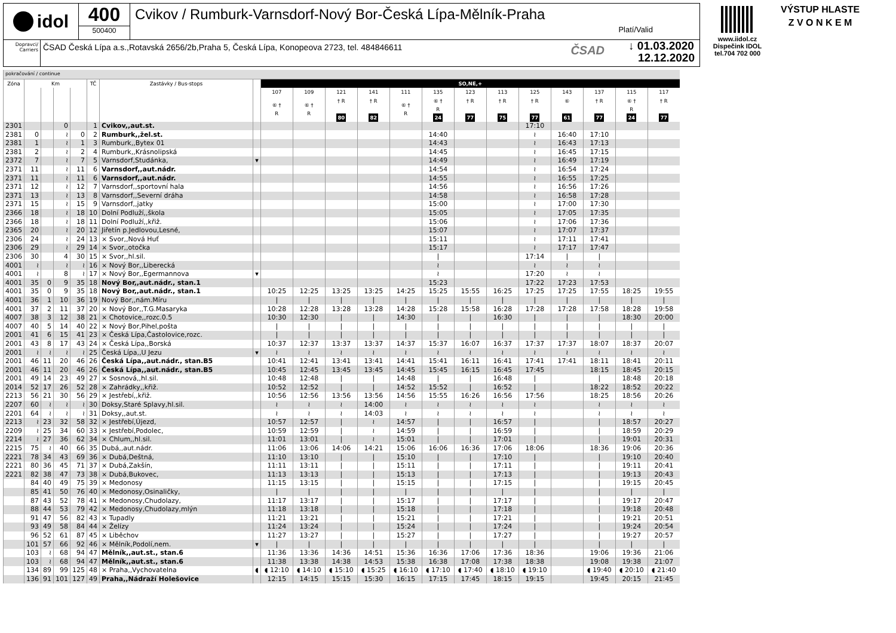idol 400
500400
Cvikov / Rumburk-Varnsdorf-Nový Bor-Česká Lípa-Mělník-Praha
Platí/Valid
Dopravci/ Carriers
ČSAD Česká Lípa a.s.,Rotavská 2656/2b,Praha 5, Česká Lípa, Konopeova 2723, tel. 484846611
ČSAD
↓ 01.03.2020
12.12.2020
www.iidol.cz
Dispečink IDOL
tel.704 702 000
VÝSTUP HLASTE
Z V O N K E M
| pokračování / continue | | | | | | | | | | | | | | | | | | | | |
| --- | --- | --- | --- | --- | --- | --- | --- | --- | --- | --- | --- | --- | --- | --- | --- | --- | --- | --- | --- | --- |
| Zóna | Km | | | | TČ | Zastávky / Bus-stops | | SO,NE,+ | | | | | | | | | | | | |
| | | | | | | | | 107 | 109 | 121 | 141 | 111 | 135 | 123 | 113 | 125 | 143 | 137 | 115 | 117 |
| | | | | | | | | ⑥ † R | ⑥ † R | † R 80 | † R 82 | ⑥ † R | ⑥ † R 24 | † R 77 | † R 75 | † R 77 | ⑥ 61 | † R 77 | ⑥ † R 24 | † R 77 |
| 2301 | | | 0 | | 1 | Cvikov,,aut.st. | | | | | | | | | | 17:10 | | | | |
| 2381 | 0 | | ≀ | 0 | 2 | Rumburk,,žel.st. | | | | | | | 14:40 | | | ≀ | 16:40 | 17:10 | | |
| 2381 | 1 | | ≀ | 1 | 3 | Rumburk,,Bytex 01 | | | | | | | 14:43 | | | ≀ | 16:43 | 17:13 | | |
| 2381 | 2 | | ≀ | 2 | 4 | Rumburk,,Krásnolipská | | | | | | | 14:45 | | | ≀ | 16:45 | 17:15 | | |
| 2372 | 7 | | ≀ | 7 | 5 | Varnsdorf,Studánka, | ▾ | | | | | | 14:49 | | | ≀ | 16:49 | 17:19 | | |
| 2371 | 11 | | ≀ | 11 | 6 | Varnsdorf,,aut.nádr. | | | | | | | 14:54 | | | ≀ | 16:54 | 17:24 | | |
| 2371 | 11 | | ≀ | 11 | 6 | Varnsdorf,,aut.nádr. | | | | | | | 14:55 | | | ≀ | 16:55 | 17:25 | | |
| 2371 | 12 | | ≀ | 12 | 7 | Varnsdorf,,sportovní hala | | | | | | | 14:56 | | | ≀ | 16:56 | 17:26 | | |
| 2371 | 13 | | ≀ | 13 | 8 | Varnsdorf,,Severní dráha | | | | | | | 14:58 | | | ≀ | 16:58 | 17:28 | | |
| 2371 | 15 | | ≀ | 15 | 9 | Varnsdorf,,jatky | | | | | | | 15:00 | | | ≀ | 17:00 | 17:30 | | |
| 2366 | 18 | | ≀ | 18 | 10 | Dolní Podluží,,škola | | | | | | | 15:05 | | | ≀ | 17:05 | 17:35 | | |
| 2366 | 18 | | ≀ | 18 | 11 | Dolní Podluží,,křiž. | | | | | | | 15:06 | | | ≀ | 17:06 | 17:36 | | |
| 2365 | 20 | | ≀ | 20 | 12 | Jiřetín p.Jedlovou,Lesné, | | | | | | | 15:07 | | | ≀ | 17:07 | 17:37 | | |
| 2306 | 24 | | ≀ | 24 | 13 | × Svor,,Nová Huť | | | | | | | 15:11 | | | ≀ | 17:11 | 17:41 | | |
| 2306 | 29 | | ≀ | 29 | 14 | × Svor,,otočka | | | | | | | 15:17 | | | ≀ | 17:17 | 17:47 | | |
| 2306 | 30 | | 4 | 30 | 15 | × Svor,,hl.sil. | | | | | | | / | | | 17:14 | / | / | | |
| 4001 | ≀ | | ≀ | ≀ | 16 | × Nový Bor,,Liberecká | | | | | | | ≀ | | | ≀ | ≀ | ≀ | | |
| 4001 | ≀ | | 8 | ≀ | 17 | × Nový Bor,,Egermannova | ▾ | | | | | | ≀ | | | 17:20 | ≀ | ≀ | | |
| 4001 | 35 | 0 | 9 | 35 | 18 | Nový Bor,,aut.nádr., stan.1 | | | | | | | 15:23 | | | 17:22 | 17:23 | 17:53 | | |
| 4001 | 35 | 0 | 9 | 35 | 18 | Nový Bor,,aut.nádr., stan.1 | | 10:25 | 12:25 | 13:25 | 13:25 | 14:25 | 15:25 | 15:55 | 16:25 | 17:25 | 17:25 | 17:55 | 18:25 | 19:55 |
| 4001 | 36 | 1 | 10 | 36 | 19 | Nový Bor,,nám.Míru | | / | / | / | / | / | / | / | / | / | / | / | / | / |
| 4001 | 37 | 2 | 11 | 37 | 20 | × Nový Bor,,T.G.Masaryka | | 10:28 | 12:28 | 13:28 | 13:28 | 14:28 | 15:28 | 15:58 | 16:28 | 17:28 | 17:28 | 17:58 | 18:28 | 19:58 |
| 4007 | 38 | 3 | 12 | 38 | 21 | × Chotovice,,rozc.0.5 | | 10:30 | 12:30 | / | / | 14:30 | / | / | 16:30 | / | / | / | 18:30 | 20:00 |
| 4007 | 40 | 5 | 14 | 40 | 22 | × Nový Bor,Pihel,pošta | | / | / | / | / | / | / | / | / | / | / | / | / | / |
| 2001 | 41 | 6 | 15 | 41 | 23 | × Česká Lípa,Častolovice,rozc. | | / | / | / | / | / | / | / | / | / | / | / | / | / |
| 2001 | 43 | 8 | 17 | 43 | 24 | × Česká Lípa,,Borská | | 10:37 | 12:37 | 13:37 | 13:37 | 14:37 | 15:37 | 16:07 | 16:37 | 17:37 | 17:37 | 18:07 | 18:37 | 20:07 |
| 2001 | ≀ | ≀ | ≀ | ≀ | 25 | Česká Lípa,,U Jezu | ▾ | ≀ | ≀ | ≀ | ≀ | ≀ | ≀ | ≀ | ≀ | ≀ | ≀ | ≀ | ≀ | ≀ |
| 2001 | 46 | 11 | 20 | 46 | 26 | Česká Lípa,,aut.nádr., stan.B5 | | 10:41 | 12:41 | 13:41 | 13:41 | 14:41 | 15:41 | 16:11 | 16:41 | 17:41 | 17:41 | 18:11 | 18:41 | 20:11 |
| 2001 | 46 | 11 | 20 | 46 | 26 | Česká Lípa,,aut.nádr., stan.B5 | | 10:45 | 12:45 | 13:45 | 13:45 | 14:45 | 15:45 | 16:15 | 16:45 | 17:45 | | 18:15 | 18:45 | 20:15 |
| 2001 | 49 | 14 | 23 | 49 | 27 | × Sosnová,,hl.sil. | | 10:48 | 12:48 | / | / | 14:48 | / | / | 16:48 | / | | / | 18:48 | 20:18 |
| 2014 | 52 | 17 | 26 | 52 | 28 | × Zahrádky,,křiž. | | 10:52 | 12:52 | / | / | 14:52 | 15:52 | / | 16:52 | / | | 18:22 | 18:52 | 20:22 |
| 2213 | 56 | 21 | 30 | 56 | 29 | × Jestřebí,,křiž. | | 10:56 | 12:56 | 13:56 | 13:56 | 14:56 | 15:55 | 16:26 | 16:56 | 17:56 | | 18:25 | 18:56 | 20:26 |
| 2207 | 60 | ≀ | ≀ | ≀ | 30 | Doksy,Staré Splavy,hl.sil. | | ≀ | ≀ | ≀ | 14:00 | ≀ | ≀ | ≀ | ≀ | ≀ | | ≀ | ≀ | ≀ |
| 2201 | 64 | ≀ | ≀ | ≀ | 31 | Doksy,,aut.st. | | ≀ | ≀ | ≀ | 14:03 | ≀ | ≀ | ≀ | ≀ | ≀ | | ≀ | ≀ | ≀ |
| 2213 | ≀ | 23 | 32 | 58 | 32 | × Jestřebí,Újezd, | | 10:57 | 12:57 | / | ≀ | 14:57 | / | / | 16:57 | / | | / | 18:57 | 20:27 |
| 2209 | ≀ | 25 | 34 | 60 | 33 | × Jestřebí,Podolec, | | 10:59 | 12:59 | / | ≀ | 14:59 | / | / | 16:59 | / | | / | 18:59 | 20:29 |
| 2214 | ≀ | 27 | 36 | 62 | 34 | × Chlum,,hl.sil. | | 11:01 | 13:01 | / | ≀ | 15:01 | / | / | 17:01 | / | | / | 19:01 | 20:31 |
| 2215 | 75 | ≀ | 40 | 66 | 35 | Dubá,,aut.nádr. | | 11:06 | 13:06 | 14:06 | 14:21 | 15:06 | 16:06 | 16:36 | 17:06 | 18:06 | | 18:36 | 19:06 | 20:36 |
| 2221 | 78 | 34 | 43 | 69 | 36 | × Dubá,Deštná, | | 11:10 | 13:10 | / | / | 15:10 | / | / | 17:10 | / | | / | 19:10 | 20:40 |
| 2221 | 80 | 36 | 45 | 71 | 37 | × Dubá,Zakšín, | | 11:11 | 13:11 | / | / | 15:11 | / | / | 17:11 | / | | / | 19:11 | 20:41 |
| 2221 | 82 | 38 | 47 | 73 | 38 | × Dubá,Bukovec, | | 11:13 | 13:13 | / | / | 15:13 | / | / | 17:13 | / | | / | 19:13 | 20:43 |
| | 84 | 40 | 49 | 75 | 39 | × Medonosy | | 11:15 | 13:15 | / | / | 15:15 | / | / | 17:15 | / | | / | 19:15 | 20:45 |
| | 85 | 41 | 50 | 76 | 40 | × Medonosy,Osinaličky, | | / | / | / | / | / | / | / | / | / | | / | / | / |
| | 87 | 43 | 52 | 78 | 41 | × Medonosy,Chudolazy, | | 11:17 | 13:17 | / | / | 15:17 | / | / | 17:17 | / | | / | 19:17 | 20:47 |
| | 88 | 44 | 53 | 79 | 42 | × Medonosy,Chudolazy,mlýn | | 11:18 | 13:18 | / | / | 15:18 | / | / | 17:18 | / | | / | 19:18 | 20:48 |
| | 91 | 47 | 56 | 82 | 43 | × Tupadly | | 11:21 | 13:21 | / | / | 15:21 | / | / | 17:21 | / | | / | 19:21 | 20:51 |
| | 93 | 49 | 58 | 84 | 44 | × Želízy | | 11:24 | 13:24 | / | / | 15:24 | / | / | 17:24 | / | | / | 19:24 | 20:54 |
| | 96 | 52 | 61 | 87 | 45 | × Liběchov | | 11:27 | 13:27 | / | / | 15:27 | / | / | 17:27 | / | | / | 19:27 | 20:57 |
| | 101 | 57 | 66 | 92 | 46 | × Mělník,Podolí,nem. | ▾ | / | / | / | / | / | / | / | / | / | | / | / | / |
| | 103 | ≀ | 68 | 94 | 47 | Mělník,,aut.st., stan.6 | | 11:36 | 13:36 | 14:36 | 14:51 | 15:36 | 16:36 | 17:06 | 17:36 | 18:36 | | 19:06 | 19:36 | 21:06 |
| | 103 | ≀ | 68 | 94 | 47 | Mělník,,aut.st., stan.6 | | 11:38 | 13:38 | 14:38 | 14:53 | 15:38 | 16:38 | 17:08 | 17:38 | 18:38 | | 19:08 | 19:38 | 21:07 |
| | 134 | 89 | 99 | 125 | 48 | × Praha,,Vychovatelna | ◖ | ◖ 12:10 | ◖ 14:10 | ◖ 15:10 | ◖ 15:25 | ◖ 16:10 | ◖ 17:10 | ◖ 17:40 | ◖ 18:10 | ◖ 19:10 | | ◖ 19:40 | ◖ 20:10 | ◖ 21:40 |
| | 136 | 91 | 101 | 127 | 49 | Praha,,Nádraží Holešovice | | 12:15 | 14:15 | 15:15 | 15:30 | 16:15 | 17:15 | 17:45 | 18:15 | 19:15 | | 19:45 | 20:15 | 21:45 |